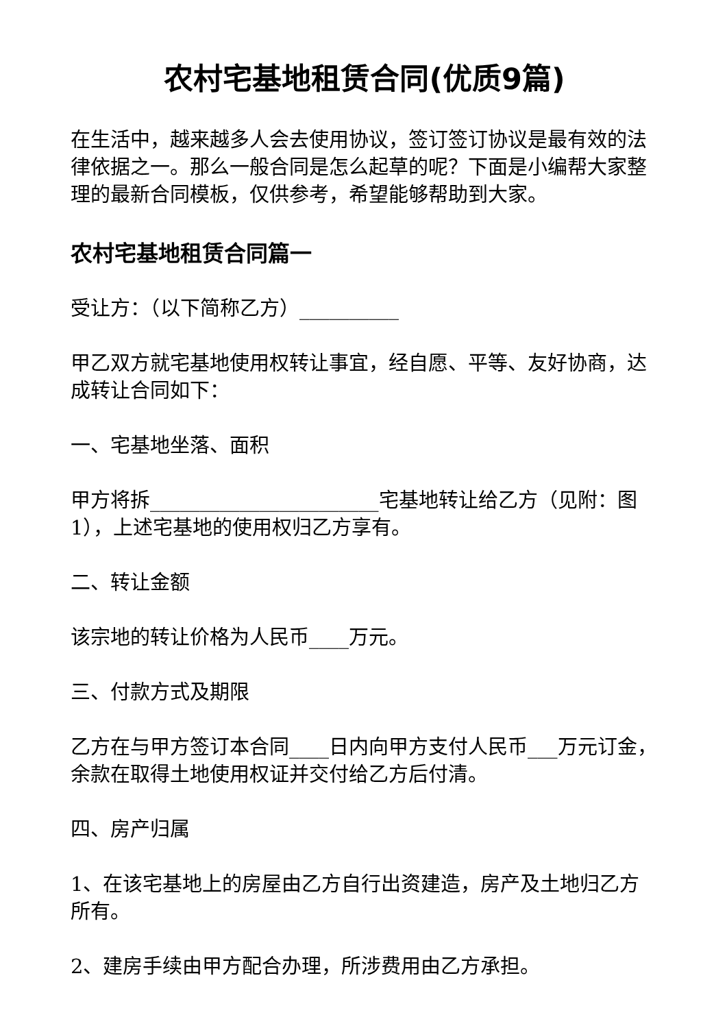农村宅基地租赁合同(优质9篇)
在生活中，越来越多人会去使用协议，签订签订协议是最有效的法律依据之一。那么一般合同是怎么起草的呢？下面是小编帮大家整理的最新合同模板，仅供参考，希望能够帮助到大家。
农村宅基地租赁合同篇一
受让方：（以下简称乙方）__________
甲乙双方就宅基地使用权转让事宜，经自愿、平等、友好协商，达成转让合同如下：
一、宅基地坐落、面积
甲方将拆_______________________宅基地转让给乙方（见附：图1），上述宅基地的使用权归乙方享有。
二、转让金额
该宗地的转让价格为人民币____万元。
三、付款方式及期限
乙方在与甲方签订本合同____日内向甲方支付人民币___万元订金，余款在取得土地使用权证并交付给乙方后付清。
四、房产归属
1、在该宅基地上的房屋由乙方自行出资建造，房产及土地归乙方所有。
2、建房手续由甲方配合办理，所涉费用由乙方承担。